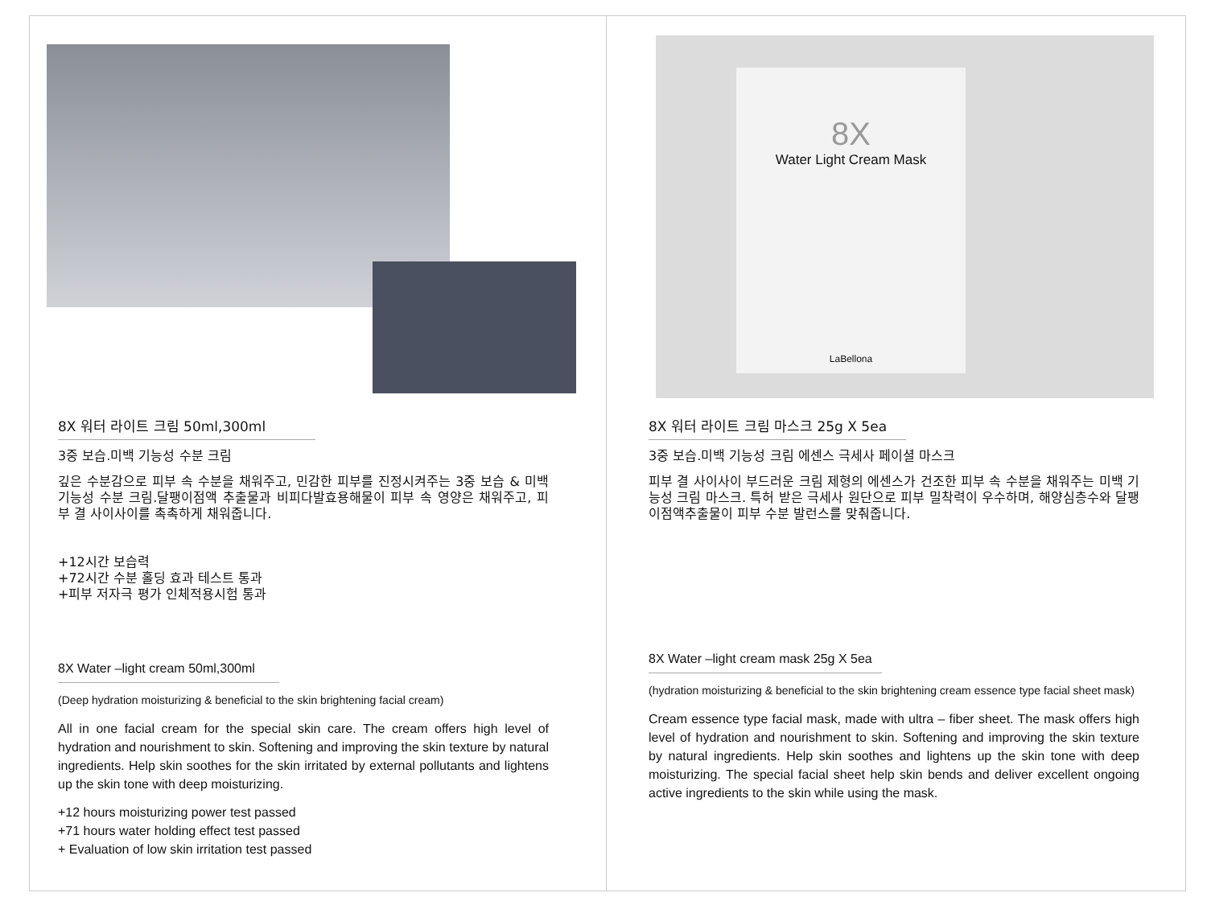8X 워터 라이트 크림 50ml,300ml
3중 보습.미백 기능성 수분 크림
깊은 수분감으로 피부 속 수분을 채워주고, 민감한 피부를 진정시켜주는 3중 보습 & 미백 기능성 수분 크림.달팽이점액 추출물과 비피다발효용해물이 피부 속 영양은 채워주고, 피부 결 사이사이를 촉촉하게 채워줍니다.
+12시간 보습력
+72시간 수분 홀딩 효과 테스트 통과
+피부 저자극 평가 인체적용시험 통과
8X Water –light cream 50ml,300ml
(Deep hydration moisturizing & beneficial to the skin brightening facial cream)
All in one facial cream for the special skin care. The cream offers high level of hydration and nourishment to skin. Softening and improving the skin texture by natural ingredients. Help skin soothes for the skin irritated by external pollutants and lightens up the skin tone with deep moisturizing.
+12 hours moisturizing power test passed
+71 hours water holding effect test passed
+ Evaluation of low skin irritation test passed
8X
Water Light Cream Mask
LaBellona
8X 워터 라이트 크림 마스크 25g X 5ea
3중 보습.미백 기능성 크림 에센스 극세사 페이셜 마스크
피부 결 사이사이 부드러운 크림 제형의 에센스가 건조한 피부 속 수분을 채워주는 미백 기능성 크림 마스크. 특허 받은 극세사 원단으로 피부 밀착력이 우수하며, 해양심층수와 달팽이점액추출물이 피부 수분 발런스를 맞춰줍니다.
8X Water –light cream mask 25g X 5ea
(hydration moisturizing & beneficial to the skin brightening cream essence type facial sheet mask)
Cream essence type facial mask, made with ultra – fiber sheet. The mask offers high level of hydration and nourishment to skin. Softening and improving the skin texture by natural ingredients. Help skin soothes and lightens up the skin tone with deep moisturizing. The special facial sheet help skin bends and deliver excellent ongoing active ingredients to the skin while using the mask.